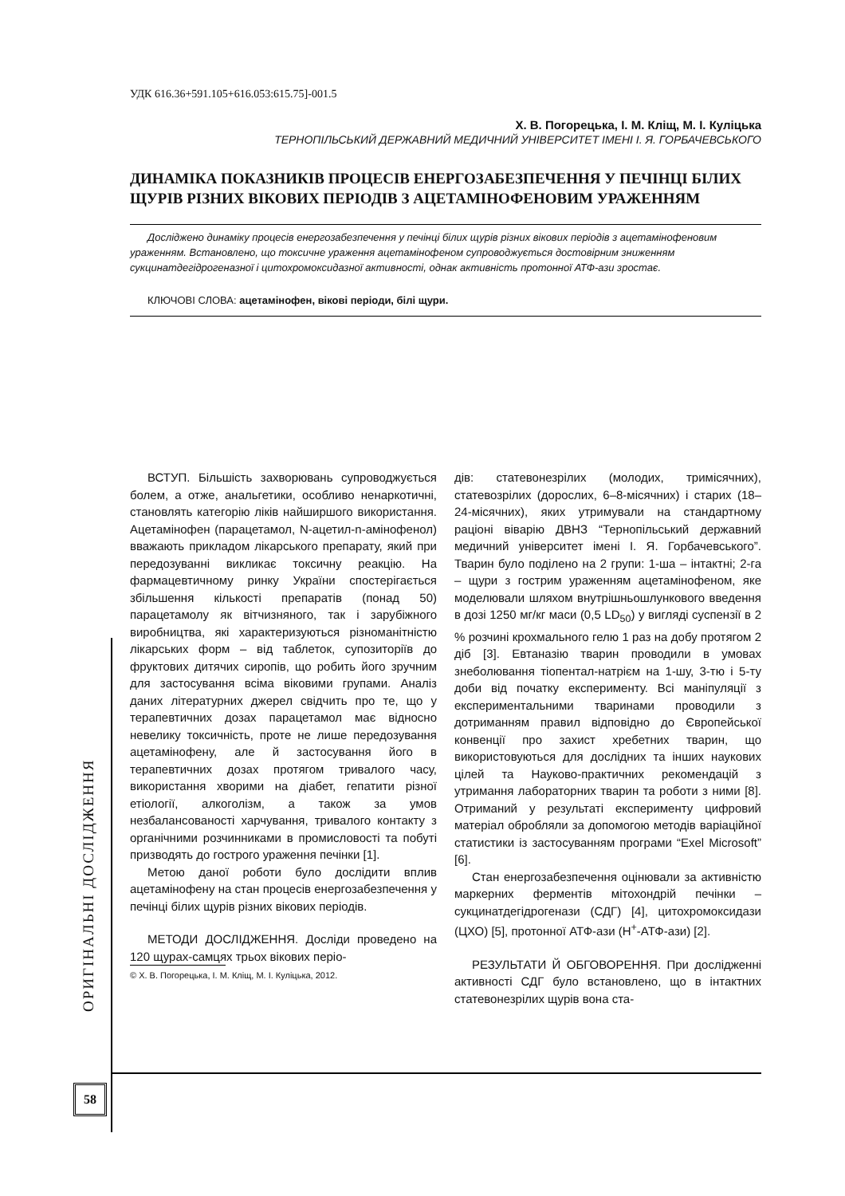УДК 616.36+591.105+616.053:615.75]-001.5
Х. В. Погорецька, І. М. Кліщ, М. І. Куліцька
ТЕРНОПІЛЬСЬКИЙ ДЕРЖАВНИЙ МЕДИЧНИЙ УНІВЕРСИТЕТ ІМЕНІ І. Я. ГОРБАЧЕВСЬКОГО
ДИНАМІКА ПОКАЗНИКІВ ПРОЦЕСІВ ЕНЕРГОЗАБЕЗПЕЧЕННЯ У ПЕЧІНЦІ БІЛИХ ЩУРІВ РІЗНИХ ВІКОВИХ ПЕРІОДІВ З АЦЕТАМІНОФЕНОВИМ УРАЖЕННЯМ
Досліджено динаміку процесів енергозабезпечення у печінці білих щурів різних вікових періодів з ацетамінофеновим ураженням. Встановлено, що токсичне ураження ацетамінофеном супроводжується достовірним зниженням сукцинатдегідрогеназної і цитохромоксидазної активності, однак активність протонної АТФ-ази зростає.
КЛЮЧОВІ СЛОВА: ацетамінофен, вікові періоди, білі щури.
ВСТУП. Більшість захворювань супроводжується болем, а отже, анальгетики, особливо ненаркотичні, становлять категорію ліків найширшого використання. Ацетамінофен (парацетамол, N-ацетил-n-амінофенол) вважають прикладом лікарського препарату, який при передозуванні викликає токсичну реакцію. На фармацевтичному ринку України спостерігається збільшення кількості препаратів (понад 50) парацетамолу як вітчизняного, так і зарубіжного виробництва, які характеризуються різноманітністю лікарських форм – від таблеток, супозиторіїв до фруктових дитячих сиропів, що робить його зручним для застосування всіма віковими групами. Аналіз даних літературних джерел свідчить про те, що у терапевтичних дозах парацетамол має відносно невелику токсичність, проте не лише передозування ацетамінофену, але й застосування його в терапевтичних дозах протягом тривалого часу, використання хворими на діабет, гепатити різної етіології, алкоголізм, а також за умов незбалансованості харчування, тривалого контакту з органічними розчинниками в промисловості та побуті призводять до гострого ураження печінки [1].
Метою даної роботи було дослідити вплив ацетамінофену на стан процесів енергозабезпечення у печінці білих щурів різних вікових періодів.
МЕТОДИ ДОСЛІДЖЕННЯ. Досліди проведено на 120 щурах-самцях трьох вікових періо-
© Х. В. Погорецька, І. М. Кліщ, М. І. Куліцька, 2012.
дів: статевонезрілих (молодих, тримісячних), статевозрілих (дорослих, 6–8-місячних) і старих (18–24-місячних), яких утримували на стандартному раціоні віварію ДВНЗ “Тернопільський державний медичний університет імені І. Я. Горбачевського”. Тварин було поділено на 2 групи: 1-ша – інтактні; 2-га – щури з гострим ураженням ацетамінофеном, яке моделювали шляхом внутрішньошлункового введення в дозі 1250 мг/кг маси (0,5 LD<sub>50</sub>) у вигляді суспензії в 2 % розчині крохмального гелю 1 раз на добу протягом 2 діб [3]. Евтаназію тварин проводили в умовах знеболювання тіопентал-натрієм на 1-шу, 3-тю і 5-ту доби від початку експерименту. Всі маніпуляції з експериментальними тваринами проводили з дотриманням правил відповідно до Європейської конвенції про захист хребетних тварин, що використовуються для дослідних та інших наукових цілей та Науково-практичних рекомендацій з утримання лабораторних тварин та роботи з ними [8]. Отриманий у результаті експерименту цифровий матеріал обробляли за допомогою методів варіаційної статистики із застосуванням програми “Exel Microsoft” [6].
Стан енергозабезпечення оцінювали за активністю маркерних ферментів мітохондрій печінки – сукцинатдегідрогенази (СДГ) [4], цитохромоксидази (ЦХО) [5], протонної АТФ-ази (Н<sup>+</sup>-АТФ-ази) [2].
РЕЗУЛЬТАТИ Й ОБГОВОРЕННЯ. При дослідженні активності СДГ було встановлено, що в інтактних статевонезрілих щурів вона ста-
ОРИГІНАЛЬНІ ДОСЛІДЖЕННЯ
58